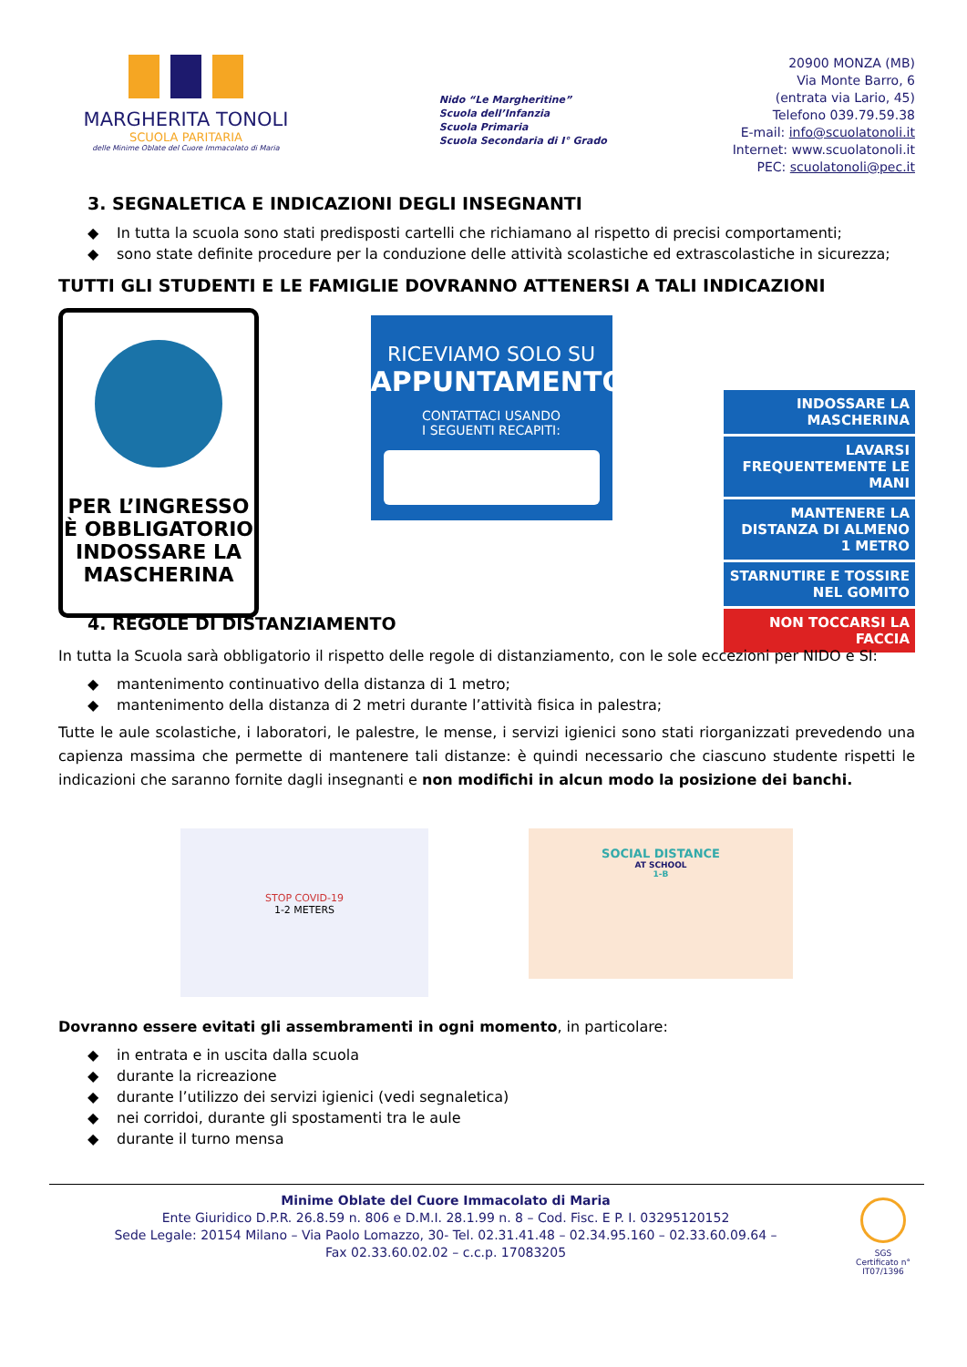MARGHERITA TONOLI
SCUOLA PARITARIA
delle Minime Oblate del Cuore Immacolato di Maria
Nido “Le Margheritine”
Scuola dell’Infanzia
Scuola Primaria
Scuola Secondaria di I° Grado
20900 MONZA (MB)
Via Monte Barro, 6
(entrata via Lario, 45)
Telefono 039.79.59.38
E-mail: info@scuolatonoli.it
Internet: www.scuolatonoli.it
PEC: scuolatonoli@pec.it
3. SEGNALETICA E INDICAZIONI DEGLI INSEGNANTI
◆ In tutta la scuola sono stati predisposti cartelli che richiamano al rispetto di precisi comportamenti;
◆ sono state definite procedure per la conduzione delle attività scolastiche ed extrascolastiche in sicurezza;
TUTTI GLI STUDENTI E LE FAMIGLIE DOVRANNO ATTENERSI A TALI INDICAZIONI
PER L’INGRESSO
È OBBLIGATORIO
INDOSSARE LA
MASCHERINA
RICEVIAMO SOLO SU
APPUNTAMENTO
CONTATTACI USANDO
I SEGUENTI RECAPITI:
INDOSSARE LA MASCHERINA
LAVARSI FREQUENTEMENTE LE MANI
MANTENERE LA DISTANZA DI ALMENO 1 METRO
STARNUTIRE E TOSSIRE NEL GOMITO
NON TOCCARSI LA FACCIA
4. REGOLE DI DISTANZIAMENTO
In tutta la Scuola sarà obbligatorio il rispetto delle regole di distanziamento, con le sole eccezioni per NIDO e SI:
◆ mantenimento continuativo della distanza di 1 metro;
◆ mantenimento della distanza di 2 metri durante l’attività fisica in palestra;
Tutte le aule scolastiche, i laboratori, le palestre, le mense, i servizi igienici sono stati riorganizzati prevedendo una capienza massima che permette di mantenere tali distanze: è quindi necessario che ciascuno studente rispetti le indicazioni che saranno fornite dagli insegnanti e non modifichi in alcun modo la posizione dei banchi.
STOP COVID-19
1-2 METERS
SOCIAL DISTANCE
AT SCHOOL
1-B
Dovranno essere evitati gli assembramenti in ogni momento, in particolare:
◆ in entrata e in uscita dalla scuola
◆ durante la ricreazione
◆ durante l’utilizzo dei servizi igienici (vedi segnaletica)
◆ nei corridoi, durante gli spostamenti tra le aule
◆ durante il turno mensa
Minime Oblate del Cuore Immacolato di Maria
Ente Giuridico D.P.R. 26.8.59 n. 806 e D.M.I. 28.1.99 n. 8 – Cod. Fisc. E P. I. 03295120152
Sede Legale: 20154 Milano – Via Paolo Lomazzo, 30- Tel. 02.31.41.48 – 02.34.95.160 – 02.33.60.09.64 –
Fax 02.33.60.02.02 – c.c.p. 17083205
SGS
Certificato n°
IT07/1396